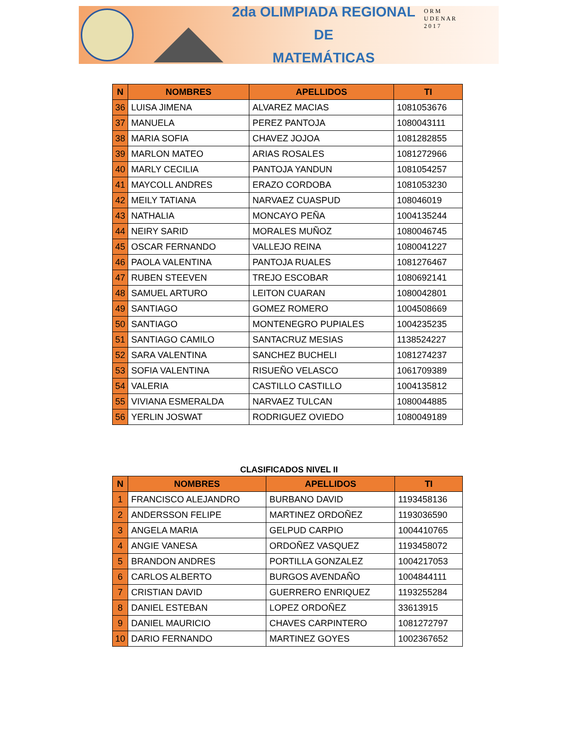2da OLIMPIADA REGIONAL DE
MATEMÁTICAS
O R M
U D E N A R
2 0 1 7
| N | NOMBRES | APELLIDOS | TI |
| --- | --- | --- | --- |
| 36 | LUISA JIMENA | ALVAREZ MACIAS | 1081053676 |
| 37 | MANUELA | PEREZ PANTOJA | 1080043111 |
| 38 | MARIA SOFIA | CHAVEZ JOJOA | 1081282855 |
| 39 | MARLON MATEO | ARIAS ROSALES | 1081272966 |
| 40 | MARLY CECILIA | PANTOJA YANDUN | 1081054257 |
| 41 | MAYCOLL ANDRES | ERAZO CORDOBA | 1081053230 |
| 42 | MEILY TATIANA | NARVAEZ CUASPUD | 108046019 |
| 43 | NATHALIA | MONCAYO PEÑA | 1004135244 |
| 44 | NEIRY SARID | MORALES MUÑOZ | 1080046745 |
| 45 | OSCAR FERNANDO | VALLEJO REINA | 1080041227 |
| 46 | PAOLA VALENTINA | PANTOJA RUALES | 1081276467 |
| 47 | RUBEN STEEVEN | TREJO ESCOBAR | 1080692141 |
| 48 | SAMUEL ARTURO | LEITON CUARAN | 1080042801 |
| 49 | SANTIAGO | GOMEZ ROMERO | 1004508669 |
| 50 | SANTIAGO | MONTENEGRO PUPIALES | 1004235235 |
| 51 | SANTIAGO CAMILO | SANTACRUZ MESIAS | 1138524227 |
| 52 | SARA VALENTINA | SANCHEZ BUCHELI | 1081274237 |
| 53 | SOFIA VALENTINA | RISUEÑO VELASCO | 1061709389 |
| 54 | VALERIA | CASTILLO CASTILLO | 1004135812 |
| 55 | VIVIANA ESMERALDA | NARVAEZ TULCAN | 1080044885 |
| 56 | YERLIN JOSWAT | RODRIGUEZ OVIEDO | 1080049189 |
CLASIFICADOS NIVEL II
| N | NOMBRES | APELLIDOS | TI |
| --- | --- | --- | --- |
| 1 | FRANCISCO ALEJANDRO | BURBANO DAVID | 1193458136 |
| 2 | ANDERSSON FELIPE | MARTINEZ ORDOÑEZ | 1193036590 |
| 3 | ANGELA MARIA | GELPUD CARPIO | 1004410765 |
| 4 | ANGIE VANESA | ORDOÑEZ VASQUEZ | 1193458072 |
| 5 | BRANDON ANDRES | PORTILLA GONZALEZ | 1004217053 |
| 6 | CARLOS ALBERTO | BURGOS AVENDAÑO | 1004844111 |
| 7 | CRISTIAN DAVID | GUERRERO ENRIQUEZ | 1193255284 |
| 8 | DANIEL ESTEBAN | LOPEZ ORDOÑEZ | 33613915 |
| 9 | DANIEL MAURICIO | CHAVES CARPINTERO | 1081272797 |
| 10 | DARIO FERNANDO | MARTINEZ GOYES | 1002367652 |